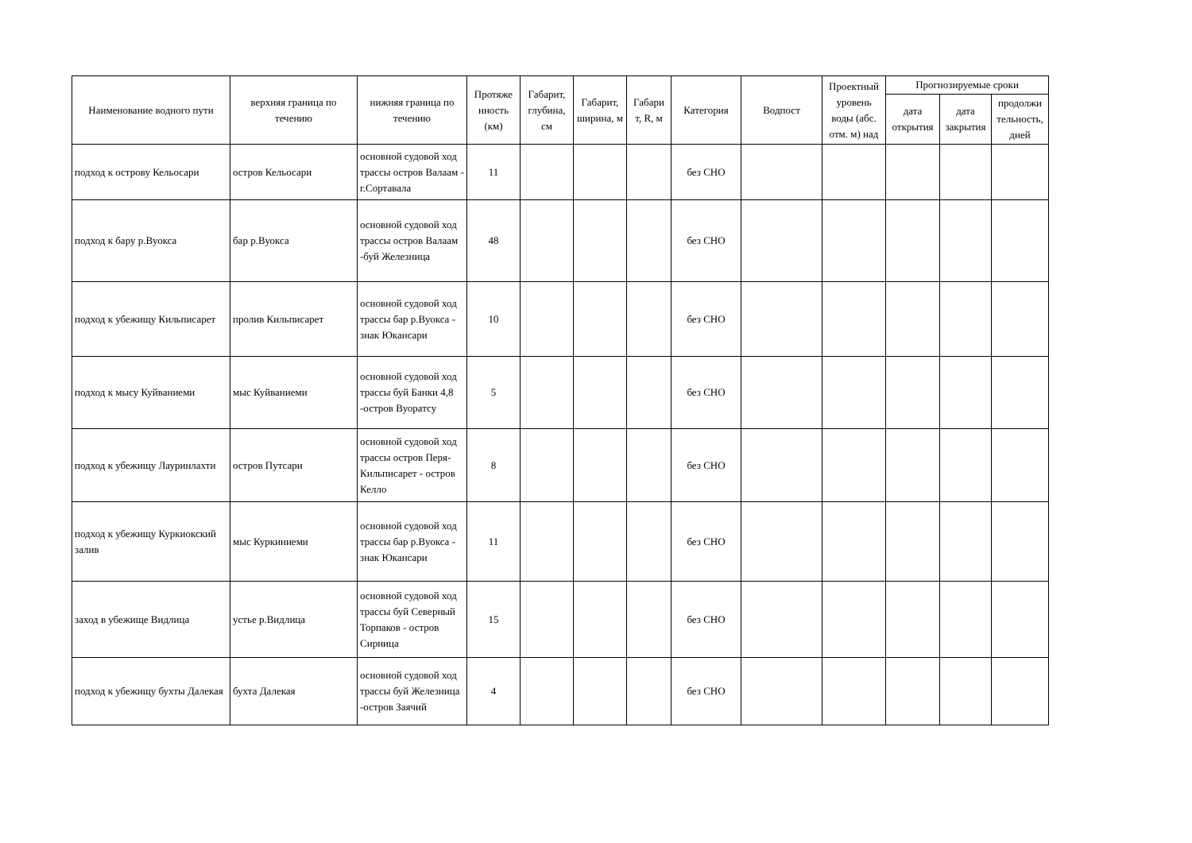| Наименование водного пути | верхняя граница по течению | нижняя граница по течению | Протяже нность (км) | Габарит, глубина, см | Габарит, ширина, м | Габари т, R, м | Категория | Водпост | Проектный уровень воды (абс. отм. м) над | Прогнозируемые сроки | | |
| --- | --- | --- | --- | --- | --- | --- | --- | --- | --- | --- | --- | --- |
| | | | | | | | | | | дата открытия | дата закрытия | продолжи тельность, дней |
| подход к острову Кельосари | остров Кельосари | основной судовой ход трассы остров Валаам - г.Сортавала | 11 | | | | без СНО | | | | | |
| подход к бару р.Вуокса | бар р.Вуокса | основной судовой ход трассы остров Валаам -буй Железница | 48 | | | | без СНО | | | | | |
| подход к убежищу Кильписарет | пролив Кильписарет | основной судовой ход трассы бар р.Вуокса - знак Юкансари | 10 | | | | без СНО | | | | | |
| подход к мысу Куйваниеми | мыс Куйваниеми | основной судовой ход трассы буй Банки 4,8 -остров Вуоратсу | 5 | | | | без СНО | | | | | |
| подход к убежищу Лауринлахти | остров Путсари | основной судовой ход трассы остров Перя-Кильписарет - остров Келло | 8 | | | | без СНО | | | | | |
| подход к убежищу Куркиокский залив | мыс Куркиниеми | основной судовой ход трассы бар р.Вуокса - знак Юкансари | 11 | | | | без СНО | | | | | |
| заход в убежище Видлица | устье р.Видлица | основной судовой ход трассы буй Северный Торпаков - остров Сирница | 15 | | | | без СНО | | | | | |
| подход к убежищу бухты Далекая | бухта Далекая | основной судовой ход трассы буй Железница -остров Заячий | 4 | | | | без СНО | | | | | |